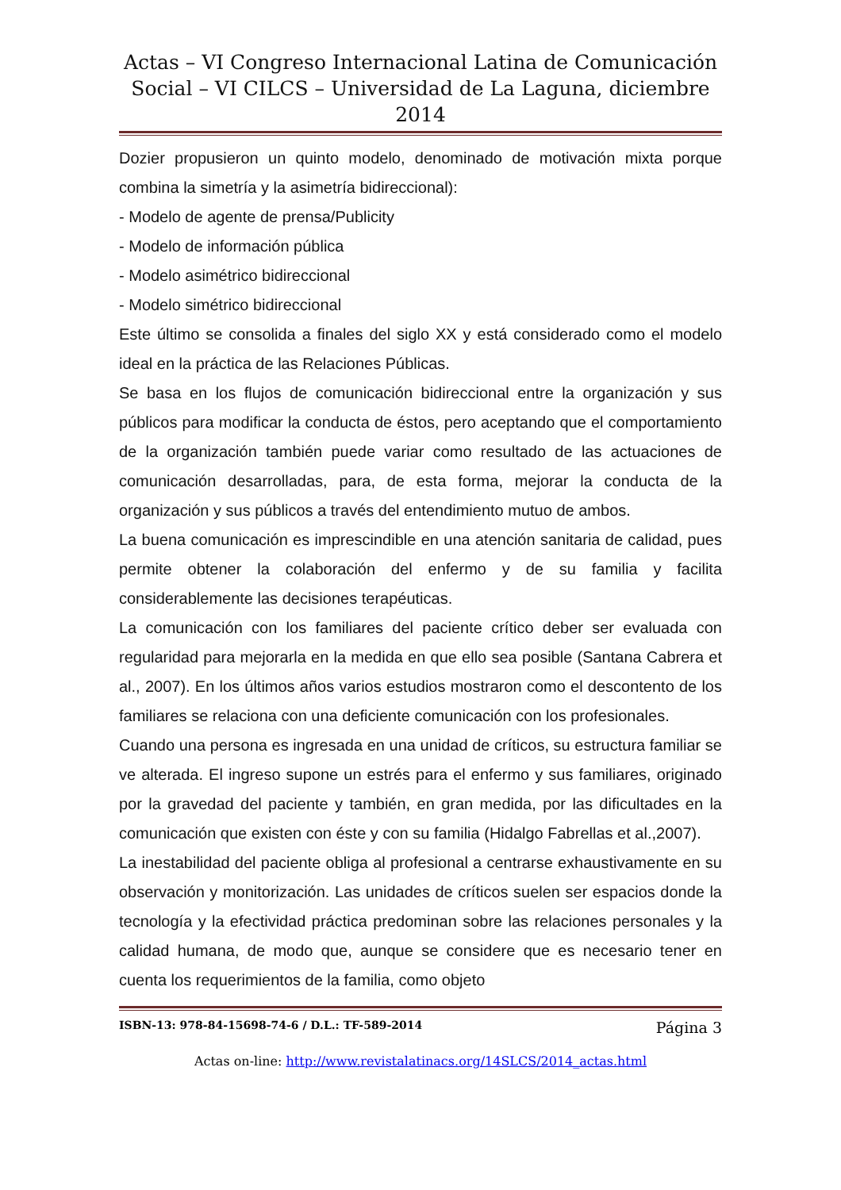Actas – VI Congreso Internacional Latina de Comunicación Social – VI CILCS – Universidad de La Laguna, diciembre 2014
Dozier propusieron un quinto modelo, denominado de motivación mixta porque combina la simetría y la asimetría bidireccional):
- Modelo de agente de prensa/Publicity
- Modelo de información pública
- Modelo asimétrico bidireccional
- Modelo simétrico bidireccional
Este último se consolida a finales del siglo XX y está considerado como el modelo ideal en la práctica de las Relaciones Públicas.
Se basa en los flujos de comunicación bidireccional entre la organización y sus públicos para modificar la conducta de éstos, pero aceptando que el comportamiento de la organización también puede variar como resultado de las actuaciones de comunicación desarrolladas, para, de esta forma, mejorar la conducta de la organización y sus públicos a través del entendimiento mutuo de ambos.
La buena comunicación es imprescindible en una atención sanitaria de calidad, pues permite obtener la colaboración del enfermo y de su familia y facilita considerablemente las decisiones terapéuticas.
La comunicación con los familiares del paciente crítico deber ser evaluada con regularidad para mejorarla en la medida en que ello sea posible (Santana Cabrera et al., 2007). En los últimos años varios estudios mostraron como el descontento de los familiares se relaciona con una deficiente comunicación con los profesionales.
Cuando una persona es ingresada en una unidad de críticos, su estructura familiar se ve alterada. El ingreso supone un estrés para el enfermo y sus familiares, originado por la gravedad del paciente y también, en gran medida, por las dificultades en la comunicación que existen con éste y con su familia (Hidalgo Fabrellas et al.,2007).
La inestabilidad del paciente obliga al profesional a centrarse exhaustivamente en su observación y monitorización. Las unidades de críticos suelen ser espacios donde la tecnología y la efectividad práctica predominan sobre las relaciones personales y la calidad humana, de modo que, aunque se considere que es necesario tener en cuenta los requerimientos de la familia, como objeto
ISBN-13: 978-84-15698-74-6 / D.L.: TF-589-2014 Página 3
Actas on-line: http://www.revistalatinacs.org/14SLCS/2014_actas.html